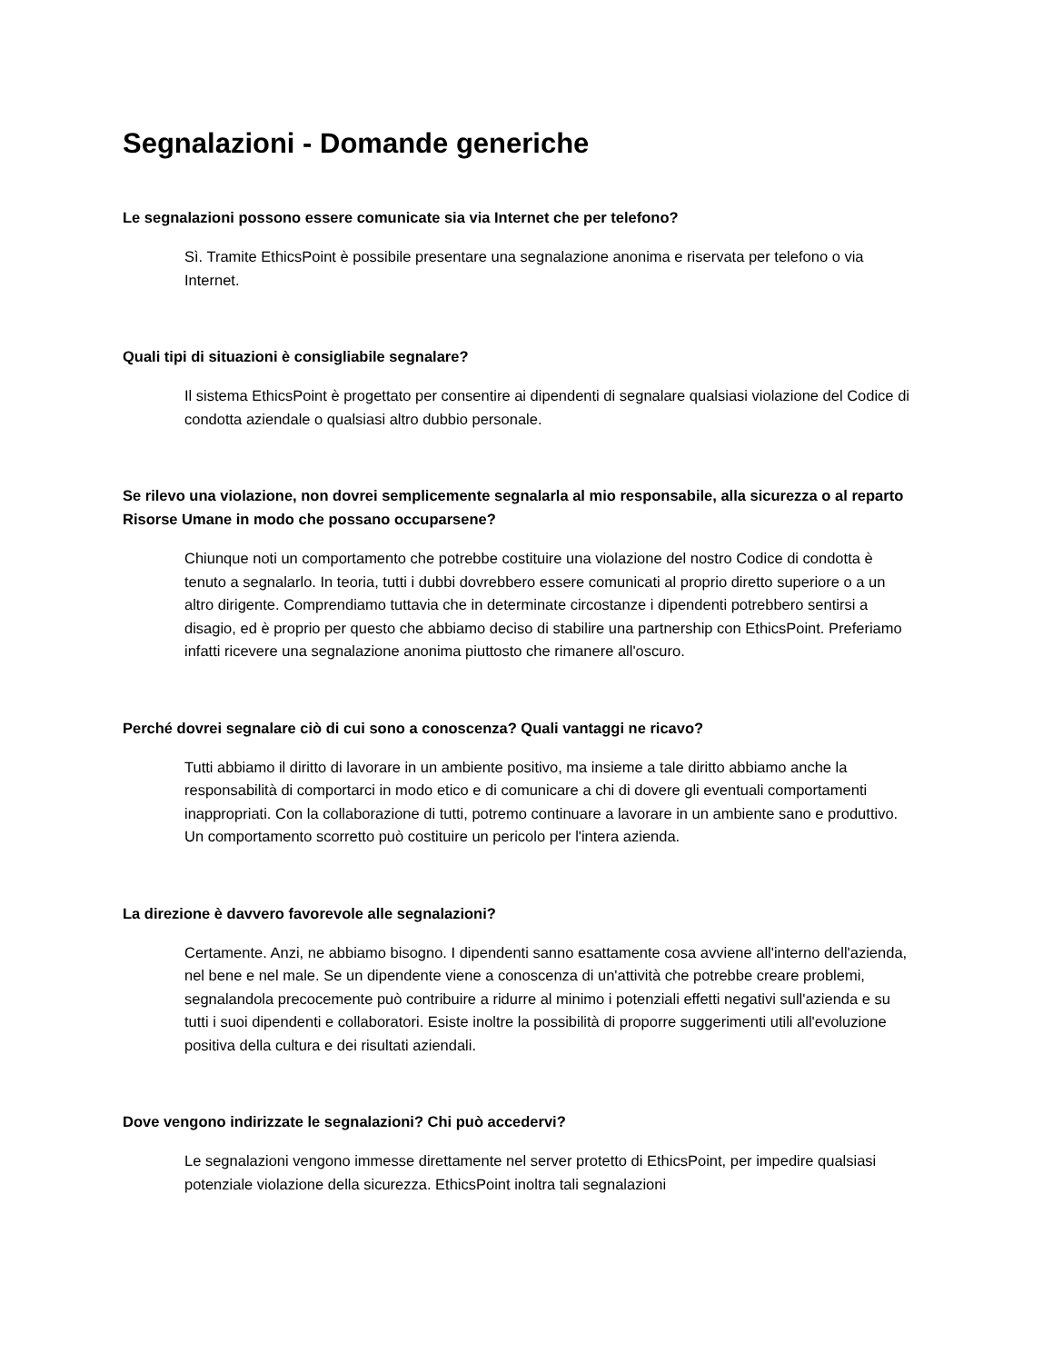Segnalazioni - Domande generiche
Le segnalazioni possono essere comunicate sia via Internet che per telefono?
Sì. Tramite EthicsPoint è possibile presentare una segnalazione anonima e riservata per telefono o via Internet.
Quali tipi di situazioni è consigliabile segnalare?
Il sistema EthicsPoint è progettato per consentire ai dipendenti di segnalare qualsiasi violazione del Codice di condotta aziendale o qualsiasi altro dubbio personale.
Se rilevo una violazione, non dovrei semplicemente segnalarla al mio responsabile, alla sicurezza o al reparto Risorse Umane in modo che possano occuparsene?
Chiunque noti un comportamento che potrebbe costituire una violazione del nostro Codice di condotta è tenuto a segnalarlo. In teoria, tutti i dubbi dovrebbero essere comunicati al proprio diretto superiore o a un altro dirigente. Comprendiamo tuttavia che in determinate circostanze i dipendenti potrebbero sentirsi a disagio, ed è proprio per questo che abbiamo deciso di stabilire una partnership con EthicsPoint. Preferiamo infatti ricevere una segnalazione anonima piuttosto che rimanere all'oscuro.
Perché dovrei segnalare ciò di cui sono a conoscenza? Quali vantaggi ne ricavo?
Tutti abbiamo il diritto di lavorare in un ambiente positivo, ma insieme a tale diritto abbiamo anche la responsabilità di comportarci in modo etico e di comunicare a chi di dovere gli eventuali comportamenti inappropriati. Con la collaborazione di tutti, potremo continuare a lavorare in un ambiente sano e produttivo. Un comportamento scorretto può costituire un pericolo per l'intera azienda.
La direzione è davvero favorevole alle segnalazioni?
Certamente. Anzi, ne abbiamo bisogno. I dipendenti sanno esattamente cosa avviene all'interno dell'azienda, nel bene e nel male. Se un dipendente viene a conoscenza di un'attività che potrebbe creare problemi, segnalandola precocemente può contribuire a ridurre al minimo i potenziali effetti negativi sull'azienda e su tutti i suoi dipendenti e collaboratori. Esiste inoltre la possibilità di proporre suggerimenti utili all'evoluzione positiva della cultura e dei risultati aziendali.
Dove vengono indirizzate le segnalazioni? Chi può accedervi?
Le segnalazioni vengono immesse direttamente nel server protetto di EthicsPoint, per impedire qualsiasi potenziale violazione della sicurezza. EthicsPoint inoltra tali segnalazioni